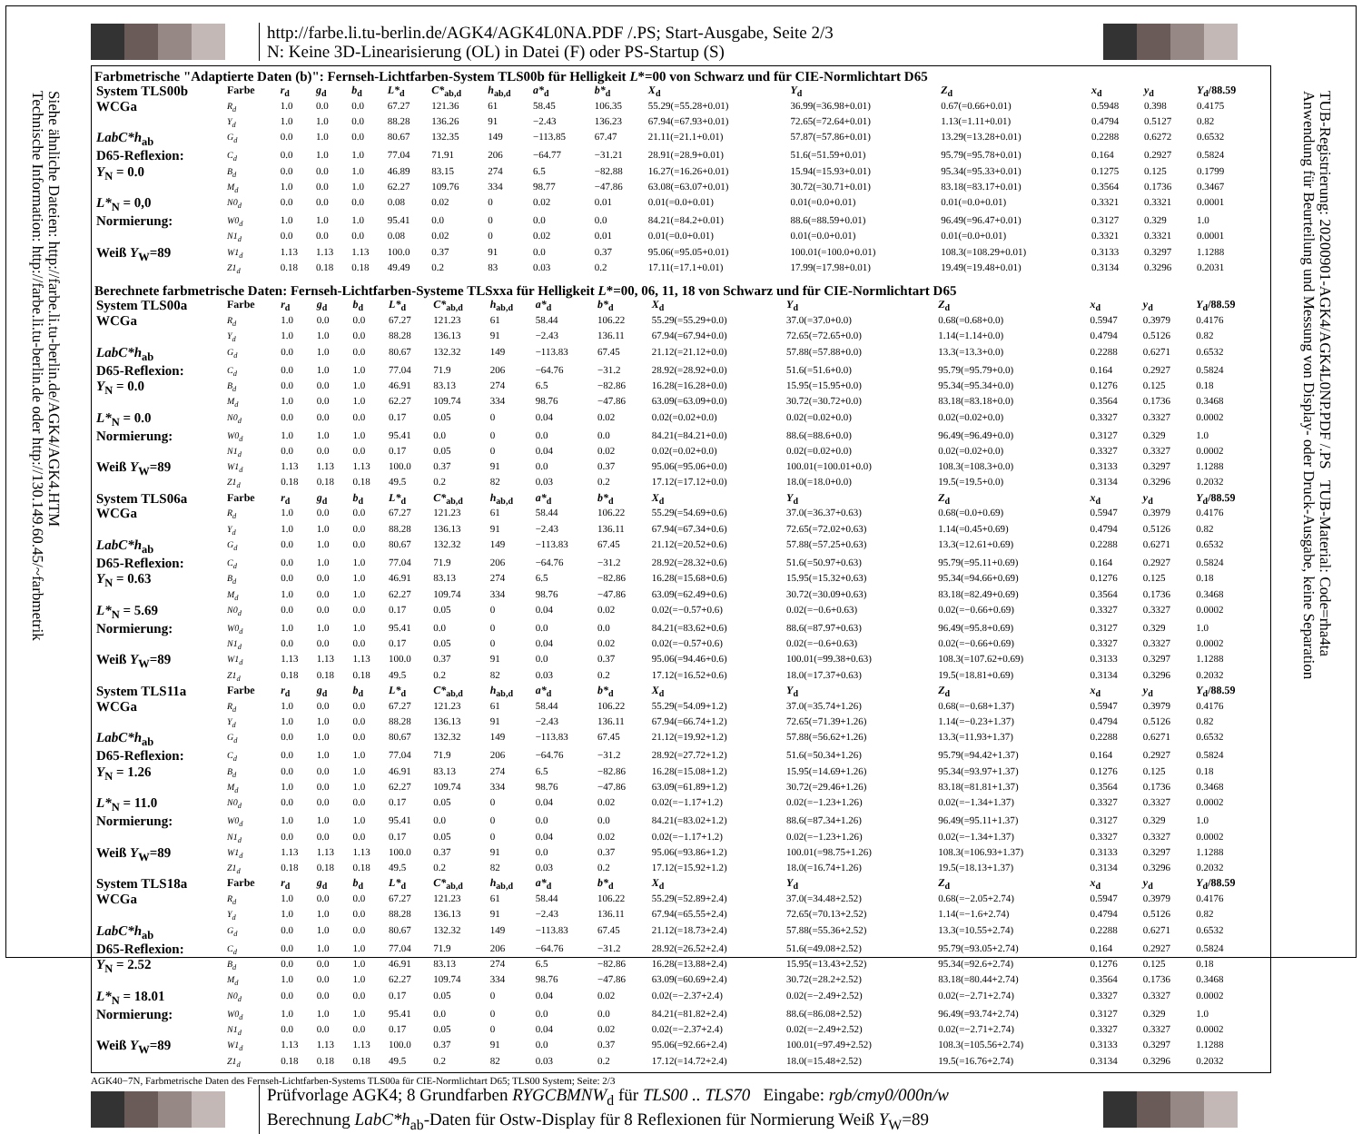Siehe ähnliche Dateien: http://farbe.li.tu-berlin.de/AGK4/AGK4.HTM
Technische Information: http://farbe.li.tu-berlin.de oder http://130.149.60.45/~farbmetrik
http://farbe.li.tu-berlin.de/AGK4/AGK4L0NA.PDF /.PS; Start-Ausgabe, Seite 2/3
N: Keine 3D-Linearisierung (OL) in Datei (F) oder PS-Startup (S)
Farbmetrische "Adaptierte Daten (b)": Fernseh-Lichtfarben-System TLS00b für Helligkeit L*=00 von Schwarz und für CIE-Normlichtart D65
| System TLS00b | Farbe | r<sub>d</sub> | g<sub>d</sub> | b<sub>d</sub> | L*<sub>d</sub> | C*<sub>ab,d</sub> | h<sub>ab,d</sub> | a*<sub>d</sub> | b*<sub>d</sub> | X<sub>d</sub> | Y<sub>d</sub> | Z<sub>d</sub> | x<sub>d</sub> | y<sub>d</sub> | Y<sub>d</sub>/88.59 |
| WCGa | R<sub>d</sub> | 1.0 | 0.0 | 0.0 | 67.27 | 121.36 | 61 | 58.45 | 106.35 | 55.29(=55.28+0.01) | 36.99(=36.98+0.01) | 0.67(=0.66+0.01) | 0.5948 | 0.398 | 0.4175 |
| | Y<sub>d</sub> | 1.0 | 1.0 | 0.0 | 88.28 | 136.26 | 91 | −2.43 | 136.23 | 67.94(=67.93+0.01) | 72.65(=72.64+0.01) | 1.13(=1.11+0.01) | 0.4794 | 0.5127 | 0.82 |
| LabC*h<sub>ab</sub> | G<sub>d</sub> | 0.0 | 1.0 | 0.0 | 80.67 | 132.35 | 149 | −113.85 | 67.47 | 21.11(=21.1+0.01) | 57.87(=57.86+0.01) | 13.29(=13.28+0.01) | 0.2288 | 0.6272 | 0.6532 |
| D65-Reflexion: | C<sub>d</sub> | 0.0 | 1.0 | 1.0 | 77.04 | 71.91 | 206 | −64.77 | −31.21 | 28.91(=28.9+0.01) | 51.6(=51.59+0.01) | 95.79(=95.78+0.01) | 0.164 | 0.2927 | 0.5824 |
| Y<sub>N</sub> = 0.0 | B<sub>d</sub> | 0.0 | 0.0 | 1.0 | 46.89 | 83.15 | 274 | 6.5 | −82.88 | 16.27(=16.26+0.01) | 15.94(=15.93+0.01) | 95.34(=95.33+0.01) | 0.1275 | 0.125 | 0.1799 |
| | M<sub>d</sub> | 1.0 | 0.0 | 1.0 | 62.27 | 109.76 | 334 | 98.77 | −47.86 | 63.08(=63.07+0.01) | 30.72(=30.71+0.01) | 83.18(=83.17+0.01) | 0.3564 | 0.1736 | 0.3467 |
| L*<sub>N</sub> = 0,0 | N0<sub>d</sub> | 0.0 | 0.0 | 0.0 | 0.08 | 0.02 | 0 | 0.02 | 0.01 | 0.01(=0.0+0.01) | 0.01(=0.0+0.01) | 0.01(=0.0+0.01) | 0.3321 | 0.3321 | 0.0001 |
| Normierung: | W0<sub>d</sub> | 1.0 | 1.0 | 1.0 | 95.41 | 0.0 | 0 | 0.0 | 0.0 | 84.21(=84.2+0.01) | 88.6(=88.59+0.01) | 96.49(=96.47+0.01) | 0.3127 | 0.329 | 1.0 |
| | N1<sub>d</sub> | 0.0 | 0.0 | 0.0 | 0.08 | 0.02 | 0 | 0.02 | 0.01 | 0.01(=0.0+0.01) | 0.01(=0.0+0.01) | 0.01(=0.0+0.01) | 0.3321 | 0.3321 | 0.0001 |
| Weiß Y<sub>W</sub>=89 | W1<sub>d</sub> | 1.13 | 1.13 | 1.13 | 100.0 | 0.37 | 91 | 0.0 | 0.37 | 95.06(=95.05+0.01) | 100.01(=100.0+0.01) | 108.3(=108.29+0.01) | 0.3133 | 0.3297 | 1.1288 |
| | Z1<sub>d</sub> | 0.18 | 0.18 | 0.18 | 49.49 | 0.2 | 83 | 0.03 | 0.2 | 17.11(=17.1+0.01) | 17.99(=17.98+0.01) | 19.49(=19.48+0.01) | 0.3134 | 0.3296 | 0.2031 |
Berechnete farbmetrische Daten: Fernseh-Lichtfarben-Systeme TLSxxa für Helligkeit L*=00, 06, 11, 18 von Schwarz und für CIE-Normlichtart D65
| System TLS00a | Farbe | r<sub>d</sub> | g<sub>d</sub> | b<sub>d</sub> | L*<sub>d</sub> | C*<sub>ab,d</sub> | h<sub>ab,d</sub> | a*<sub>d</sub> | b*<sub>d</sub> | X<sub>d</sub> | Y<sub>d</sub> | Z<sub>d</sub> | x<sub>d</sub> | y<sub>d</sub> | Y<sub>d</sub>/88.59 |
| WCGa | R<sub>d</sub> | 1.0 | 0.0 | 0.0 | 67.27 | 121.23 | 61 | 58.44 | 106.22 | 55.29(=55.29+0.0) | 37.0(=37.0+0.0) | 0.68(=0.68+0.0) | 0.5947 | 0.3979 | 0.4176 |
| | Y<sub>d</sub> | 1.0 | 1.0 | 0.0 | 88.28 | 136.13 | 91 | −2.43 | 136.11 | 67.94(=67.94+0.0) | 72.65(=72.65+0.0) | 1.14(=1.14+0.0) | 0.4794 | 0.5126 | 0.82 |
| LabC*h<sub>ab</sub> | G<sub>d</sub> | 0.0 | 1.0 | 0.0 | 80.67 | 132.32 | 149 | −113.83 | 67.45 | 21.12(=21.12+0.0) | 57.88(=57.88+0.0) | 13.3(=13.3+0.0) | 0.2288 | 0.6271 | 0.6532 |
| D65-Reflexion: | C<sub>d</sub> | 0.0 | 1.0 | 1.0 | 77.04 | 71.9 | 206 | −64.76 | −31.2 | 28.92(=28.92+0.0) | 51.6(=51.6+0.0) | 95.79(=95.79+0.0) | 0.164 | 0.2927 | 0.5824 |
| Y<sub>N</sub> = 0.0 | B<sub>d</sub> | 0.0 | 0.0 | 1.0 | 46.91 | 83.13 | 274 | 6.5 | −82.86 | 16.28(=16.28+0.0) | 15.95(=15.95+0.0) | 95.34(=95.34+0.0) | 0.1276 | 0.125 | 0.18 |
| | M<sub>d</sub> | 1.0 | 0.0 | 1.0 | 62.27 | 109.74 | 334 | 98.76 | −47.86 | 63.09(=63.09+0.0) | 30.72(=30.72+0.0) | 83.18(=83.18+0.0) | 0.3564 | 0.1736 | 0.3468 |
| L*<sub>N</sub> = 0.0 | N0<sub>d</sub> | 0.0 | 0.0 | 0.0 | 0.17 | 0.05 | 0 | 0.04 | 0.02 | 0.02(=0.02+0.0) | 0.02(=0.02+0.0) | 0.02(=0.02+0.0) | 0.3327 | 0.3327 | 0.0002 |
| Normierung: | W0<sub>d</sub> | 1.0 | 1.0 | 1.0 | 95.41 | 0.0 | 0 | 0.0 | 0.0 | 84.21(=84.21+0.0) | 88.6(=88.6+0.0) | 96.49(=96.49+0.0) | 0.3127 | 0.329 | 1.0 |
| | N1<sub>d</sub> | 0.0 | 0.0 | 0.0 | 0.17 | 0.05 | 0 | 0.04 | 0.02 | 0.02(=0.02+0.0) | 0.02(=0.02+0.0) | 0.02(=0.02+0.0) | 0.3327 | 0.3327 | 0.0002 |
| Weiß Y<sub>W</sub>=89 | W1<sub>d</sub> | 1.13 | 1.13 | 1.13 | 100.0 | 0.37 | 91 | 0.0 | 0.37 | 95.06(=95.06+0.0) | 100.01(=100.01+0.0) | 108.3(=108.3+0.0) | 0.3133 | 0.3297 | 1.1288 |
| | Z1<sub>d</sub> | 0.18 | 0.18 | 0.18 | 49.5 | 0.2 | 82 | 0.03 | 0.2 | 17.12(=17.12+0.0) | 18.0(=18.0+0.0) | 19.5(=19.5+0.0) | 0.3134 | 0.3296 | 0.2032 |
| System TLS06a | Farbe | r<sub>d</sub> | g<sub>d</sub> | b<sub>d</sub> | L*<sub>d</sub> | C*<sub>ab,d</sub> | h<sub>ab,d</sub> | a*<sub>d</sub> | b*<sub>d</sub> | X<sub>d</sub> | Y<sub>d</sub> | Z<sub>d</sub> | x<sub>d</sub> | y<sub>d</sub> | Y<sub>d</sub>/88.59 |
| WCGa | R<sub>d</sub> | 1.0 | 0.0 | 0.0 | 67.27 | 121.23 | 61 | 58.44 | 106.22 | 55.29(=54.69+0.6) | 37.0(=36.37+0.63) | 0.68(=0.0+0.69) | 0.5947 | 0.3979 | 0.4176 |
| | Y<sub>d</sub> | 1.0 | 1.0 | 0.0 | 88.28 | 136.13 | 91 | −2.43 | 136.11 | 67.94(=67.34+0.6) | 72.65(=72.02+0.63) | 1.14(=0.45+0.69) | 0.4794 | 0.5126 | 0.82 |
| LabC*h<sub>ab</sub> | G<sub>d</sub> | 0.0 | 1.0 | 0.0 | 80.67 | 132.32 | 149 | −113.83 | 67.45 | 21.12(=20.52+0.6) | 57.88(=57.25+0.63) | 13.3(=12.61+0.69) | 0.2288 | 0.6271 | 0.6532 |
| D65-Reflexion: | C<sub>d</sub> | 0.0 | 1.0 | 1.0 | 77.04 | 71.9 | 206 | −64.76 | −31.2 | 28.92(=28.32+0.6) | 51.6(=50.97+0.63) | 95.79(=95.11+0.69) | 0.164 | 0.2927 | 0.5824 |
| Y<sub>N</sub> = 0.63 | B<sub>d</sub> | 0.0 | 0.0 | 1.0 | 46.91 | 83.13 | 274 | 6.5 | −82.86 | 16.28(=15.68+0.6) | 15.95(=15.32+0.63) | 95.34(=94.66+0.69) | 0.1276 | 0.125 | 0.18 |
| | M<sub>d</sub> | 1.0 | 0.0 | 1.0 | 62.27 | 109.74 | 334 | 98.76 | −47.86 | 63.09(=62.49+0.6) | 30.72(=30.09+0.63) | 83.18(=82.49+0.69) | 0.3564 | 0.1736 | 0.3468 |
| L*<sub>N</sub> = 5.69 | N0<sub>d</sub> | 0.0 | 0.0 | 0.0 | 0.17 | 0.05 | 0 | 0.04 | 0.02 | 0.02(=−0.57+0.6) | 0.02(=−0.6+0.63) | 0.02(=−0.66+0.69) | 0.3327 | 0.3327 | 0.0002 |
| Normierung: | W0<sub>d</sub> | 1.0 | 1.0 | 1.0 | 95.41 | 0.0 | 0 | 0.0 | 0.0 | 84.21(=83.62+0.6) | 88.6(=87.97+0.63) | 96.49(=95.8+0.69) | 0.3127 | 0.329 | 1.0 |
| | N1<sub>d</sub> | 0.0 | 0.0 | 0.0 | 0.17 | 0.05 | 0 | 0.04 | 0.02 | 0.02(=−0.57+0.6) | 0.02(=−0.6+0.63) | 0.02(=−0.66+0.69) | 0.3327 | 0.3327 | 0.0002 |
| Weiß Y<sub>W</sub>=89 | W1<sub>d</sub> | 1.13 | 1.13 | 1.13 | 100.0 | 0.37 | 91 | 0.0 | 0.37 | 95.06(=94.46+0.6) | 100.01(=99.38+0.63) | 108.3(=107.62+0.69) | 0.3133 | 0.3297 | 1.1288 |
| | Z1<sub>d</sub> | 0.18 | 0.18 | 0.18 | 49.5 | 0.2 | 82 | 0.03 | 0.2 | 17.12(=16.52+0.6) | 18.0(=17.37+0.63) | 19.5(=18.81+0.69) | 0.3134 | 0.3296 | 0.2032 |
| System TLS11a | Farbe | r<sub>d</sub> | g<sub>d</sub> | b<sub>d</sub> | L*<sub>d</sub> | C*<sub>ab,d</sub> | h<sub>ab,d</sub> | a*<sub>d</sub> | b*<sub>d</sub> | X<sub>d</sub> | Y<sub>d</sub> | Z<sub>d</sub> | x<sub>d</sub> | y<sub>d</sub> | Y<sub>d</sub>/88.59 |
| WCGa | R<sub>d</sub> | 1.0 | 0.0 | 0.0 | 67.27 | 121.23 | 61 | 58.44 | 106.22 | 55.29(=54.09+1.2) | 37.0(=35.74+1.26) | 0.68(=−0.68+1.37) | 0.5947 | 0.3979 | 0.4176 |
| | Y<sub>d</sub> | 1.0 | 1.0 | 0.0 | 88.28 | 136.13 | 91 | −2.43 | 136.11 | 67.94(=66.74+1.2) | 72.65(=71.39+1.26) | 1.14(=−0.23+1.37) | 0.4794 | 0.5126 | 0.82 |
| LabC*h<sub>ab</sub> | G<sub>d</sub> | 0.0 | 1.0 | 0.0 | 80.67 | 132.32 | 149 | −113.83 | 67.45 | 21.12(=19.92+1.2) | 57.88(=56.62+1.26) | 13.3(=11.93+1.37) | 0.2288 | 0.6271 | 0.6532 |
| D65-Reflexion: | C<sub>d</sub> | 0.0 | 1.0 | 1.0 | 77.04 | 71.9 | 206 | −64.76 | −31.2 | 28.92(=27.72+1.2) | 51.6(=50.34+1.26) | 95.79(=94.42+1.37) | 0.164 | 0.2927 | 0.5824 |
| Y<sub>N</sub> = 1.26 | B<sub>d</sub> | 0.0 | 0.0 | 1.0 | 46.91 | 83.13 | 274 | 6.5 | −82.86 | 16.28(=15.08+1.2) | 15.95(=14.69+1.26) | 95.34(=93.97+1.37) | 0.1276 | 0.125 | 0.18 |
| | M<sub>d</sub> | 1.0 | 0.0 | 1.0 | 62.27 | 109.74 | 334 | 98.76 | −47.86 | 63.09(=61.89+1.2) | 30.72(=29.46+1.26) | 83.18(=81.81+1.37) | 0.3564 | 0.1736 | 0.3468 |
| L*<sub>N</sub> = 11.0 | N0<sub>d</sub> | 0.0 | 0.0 | 0.0 | 0.17 | 0.05 | 0 | 0.04 | 0.02 | 0.02(=−1.17+1.2) | 0.02(=−1.23+1.26) | 0.02(=−1.34+1.37) | 0.3327 | 0.3327 | 0.0002 |
| Normierung: | W0<sub>d</sub> | 1.0 | 1.0 | 1.0 | 95.41 | 0.0 | 0 | 0.0 | 0.0 | 84.21(=83.02+1.2) | 88.6(=87.34+1.26) | 96.49(=95.11+1.37) | 0.3127 | 0.329 | 1.0 |
| | N1<sub>d</sub> | 0.0 | 0.0 | 0.0 | 0.17 | 0.05 | 0 | 0.04 | 0.02 | 0.02(=−1.17+1.2) | 0.02(=−1.23+1.26) | 0.02(=−1.34+1.37) | 0.3327 | 0.3327 | 0.0002 |
| Weiß Y<sub>W</sub>=89 | W1<sub>d</sub> | 1.13 | 1.13 | 1.13 | 100.0 | 0.37 | 91 | 0.0 | 0.37 | 95.06(=93.86+1.2) | 100.01(=98.75+1.26) | 108.3(=106.93+1.37) | 0.3133 | 0.3297 | 1.1288 |
| | Z1<sub>d</sub> | 0.18 | 0.18 | 0.18 | 49.5 | 0.2 | 82 | 0.03 | 0.2 | 17.12(=15.92+1.2) | 18.0(=16.74+1.26) | 19.5(=18.13+1.37) | 0.3134 | 0.3296 | 0.2032 |
| System TLS18a | Farbe | r<sub>d</sub> | g<sub>d</sub> | b<sub>d</sub> | L*<sub>d</sub> | C*<sub>ab,d</sub> | h<sub>ab,d</sub> | a*<sub>d</sub> | b*<sub>d</sub> | X<sub>d</sub> | Y<sub>d</sub> | Z<sub>d</sub> | x<sub>d</sub> | y<sub>d</sub> | Y<sub>d</sub>/88.59 |
| WCGa | R<sub>d</sub> | 1.0 | 0.0 | 0.0 | 67.27 | 121.23 | 61 | 58.44 | 106.22 | 55.29(=52.89+2.4) | 37.0(=34.48+2.52) | 0.68(=−2.05+2.74) | 0.5947 | 0.3979 | 0.4176 |
| | Y<sub>d</sub> | 1.0 | 1.0 | 0.0 | 88.28 | 136.13 | 91 | −2.43 | 136.11 | 67.94(=65.55+2.4) | 72.65(=70.13+2.52) | 1.14(=−1.6+2.74) | 0.4794 | 0.5126 | 0.82 |
| LabC*h<sub>ab</sub> | G<sub>d</sub> | 0.0 | 1.0 | 0.0 | 80.67 | 132.32 | 149 | −113.83 | 67.45 | 21.12(=18.73+2.4) | 57.88(=55.36+2.52) | 13.3(=10.55+2.74) | 0.2288 | 0.6271 | 0.6532 |
| D65-Reflexion: | C<sub>d</sub> | 0.0 | 1.0 | 1.0 | 77.04 | 71.9 | 206 | −64.76 | −31.2 | 28.92(=26.52+2.4) | 51.6(=49.08+2.52) | 95.79(=93.05+2.74) | 0.164 | 0.2927 | 0.5824 |
| Y<sub>N</sub> = 2.52 | B<sub>d</sub> | 0.0 | 0.0 | 1.0 | 46.91 | 83.13 | 274 | 6.5 | −82.86 | 16.28(=13.88+2.4) | 15.95(=13.43+2.52) | 95.34(=92.6+2.74) | 0.1276 | 0.125 | 0.18 |
| | M<sub>d</sub> | 1.0 | 0.0 | 1.0 | 62.27 | 109.74 | 334 | 98.76 | −47.86 | 63.09(=60.69+2.4) | 30.72(=28.2+2.52) | 83.18(=80.44+2.74) | 0.3564 | 0.1736 | 0.3468 |
| L*<sub>N</sub> = 18.01 | N0<sub>d</sub> | 0.0 | 0.0 | 0.0 | 0.17 | 0.05 | 0 | 0.04 | 0.02 | 0.02(=−2.37+2.4) | 0.02(=−2.49+2.52) | 0.02(=−2.71+2.74) | 0.3327 | 0.3327 | 0.0002 |
| Normierung: | W0<sub>d</sub> | 1.0 | 1.0 | 1.0 | 95.41 | 0.0 | 0 | 0.0 | 0.0 | 84.21(=81.82+2.4) | 88.6(=86.08+2.52) | 96.49(=93.74+2.74) | 0.3127 | 0.329 | 1.0 |
| | N1<sub>d</sub> | 0.0 | 0.0 | 0.0 | 0.17 | 0.05 | 0 | 0.04 | 0.02 | 0.02(=−2.37+2.4) | 0.02(=−2.49+2.52) | 0.02(=−2.71+2.74) | 0.3327 | 0.3327 | 0.0002 |
| Weiß Y<sub>W</sub>=89 | W1<sub>d</sub> | 1.13 | 1.13 | 1.13 | 100.0 | 0.37 | 91 | 0.0 | 0.37 | 95.06(=92.66+2.4) | 100.01(=97.49+2.52) | 108.3(=105.56+2.74) | 0.3133 | 0.3297 | 1.1288 |
| | Z1<sub>d</sub> | 0.18 | 0.18 | 0.18 | 49.5 | 0.2 | 82 | 0.03 | 0.2 | 17.12(=14.72+2.4) | 18.0(=15.48+2.52) | 19.5(=16.76+2.74) | 0.3134 | 0.3296 | 0.2032 |
AGK40−7N, Farbmetrische Daten des Fernseh-Lichtfarben-Systems TLS00a für CIE-Normlichtart D65; TLS00 System; Seite: 2/3
Prüfvorlage AGK4; 8 Grundfarben RYGCBMNW<sub>d</sub> für TLS00 .. TLS70 Eingabe: rgb/cmy0/000n/w
Berechnung LabC*h<sub>ab</sub>-Daten für Ostw-Display für 8 Reflexionen für Normierung Weiß Y<sub>W</sub>=89
TUB-Registrierung: 20200901-AGK4/AGK4L0NP.PDF /.PS TUB-Material: Code=rha4ta
Anwendung für Beurteilung und Messung von Display- oder Druck-Ausgabe, keine Separation